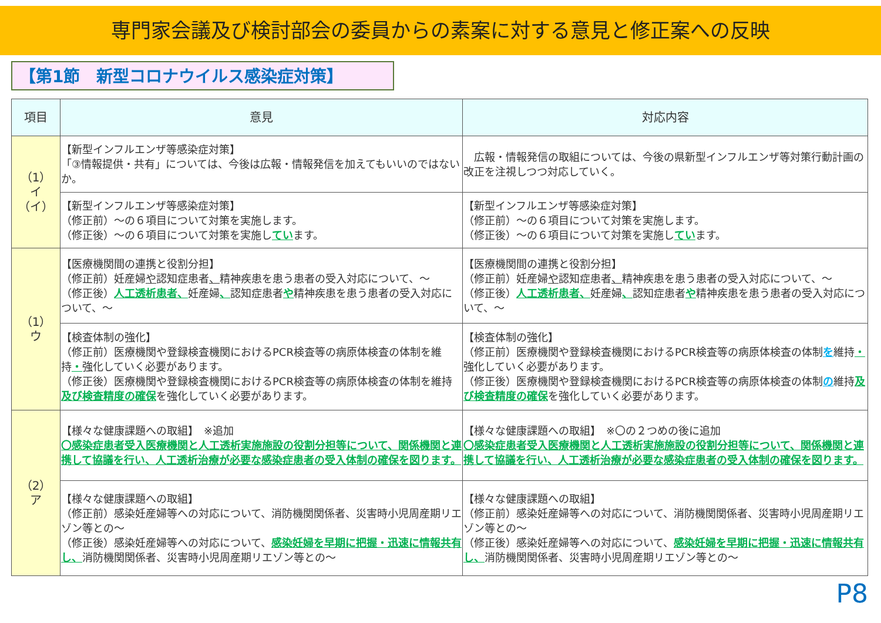専門家会議及び検討部会の委員からの素案に対する意見と修正案への反映
【第1節　新型コロナウイルス感染症対策】
| 項目 | 意見 | 対応内容 |
| --- | --- | --- |
| （1） イ （イ） | 【新型インフルエンザ等感染症対策】 「③情報提供・共有」については、今後は広報・情報発信を加えてもいいのではないか。 | 広報・情報発信の取組については、今後の県新型インフルエンザ等対策行動計画の改正を注視しつつ対応していく。 |
| | 【新型インフルエンザ等感染症対策】 （修正前）～の６項目について対策を実施します。 （修正後）～の６項目について対策を実施し てい ます。 | 【新型インフルエンザ等感染症対策】 （修正前）～の６項目について対策を実施します。 （修正後）～の６項目について対策を実施し てい ます。 |
| （1） ウ | 【医療機関間の連携と役割分担】 （修正前）妊産婦 や 認知症患者 、 精神疾患を患う患者の受入対応について、～ （修正後） 人工透析患者、 妊産婦 、 認知症患者 や 精神疾患を患う患者の受入対応について、～ | 【医療機関間の連携と役割分担】 （修正前）妊産婦 や 認知症患者 、 精神疾患を患う患者の受入対応について、～ （修正後） 人工透析患者、 妊産婦 、 認知症患者 や 精神疾患を患う患者の受入対応について、～ |
| | 【検査体制の強化】 （修正前）医療機関や登録検査機関におけるPCR検査等の病原体検査の体制を維持 ・ 強化していく必要があります。 （修正後）医療機関や登録検査機関におけるPCR検査等の病原体検査の体制を維持 及び検査精度の確保 を強化していく必要があります。 | 【検査体制の強化】 （修正前）医療機関や登録検査機関におけるPCR検査等の病原体検査の体制 を 維持 ・ 強化していく必要があります。 （修正後）医療機関や登録検査機関におけるPCR検査等の病原体検査の体制 の 維持 及び検査精度の確保 を強化していく必要があります。 |
| （2） ア | 【様々な健康課題への取組】 ※追加 〇感染症患者受入医療機関と人工透析実施施設の役割分担等について、関係機関と連携して協議を行い、人工透析治療が必要な感染症患者の受入体制の確保を図ります。 | 【様々な健康課題への取組】 ※〇の２つめの後に追加 〇感染症患者受入医療機関と人工透析実施施設の役割分担等について、関係機関と連携して協議を行い、人工透析治療が必要な感染症患者の受入体制の確保を図ります。 |
| | 【様々な健康課題への取組】 （修正前）感染妊産婦等への対応について、消防機関関係者、災害時小児周産期リエゾン等との～ （修正後）感染妊産婦等への対応について、 感染妊婦を早期に把握・迅速に情報共有し、 消防機関関係者、災害時小児周産期リエゾン等との～ | 【様々な健康課題への取組】 （修正前）感染妊産婦等への対応について、消防機関関係者、災害時小児周産期リエゾン等との～ （修正後）感染妊産婦等への対応について、 感染妊婦を早期に把握・迅速に情報共有し、 消防機関関係者、災害時小児周産期リエゾン等との～ |
P8